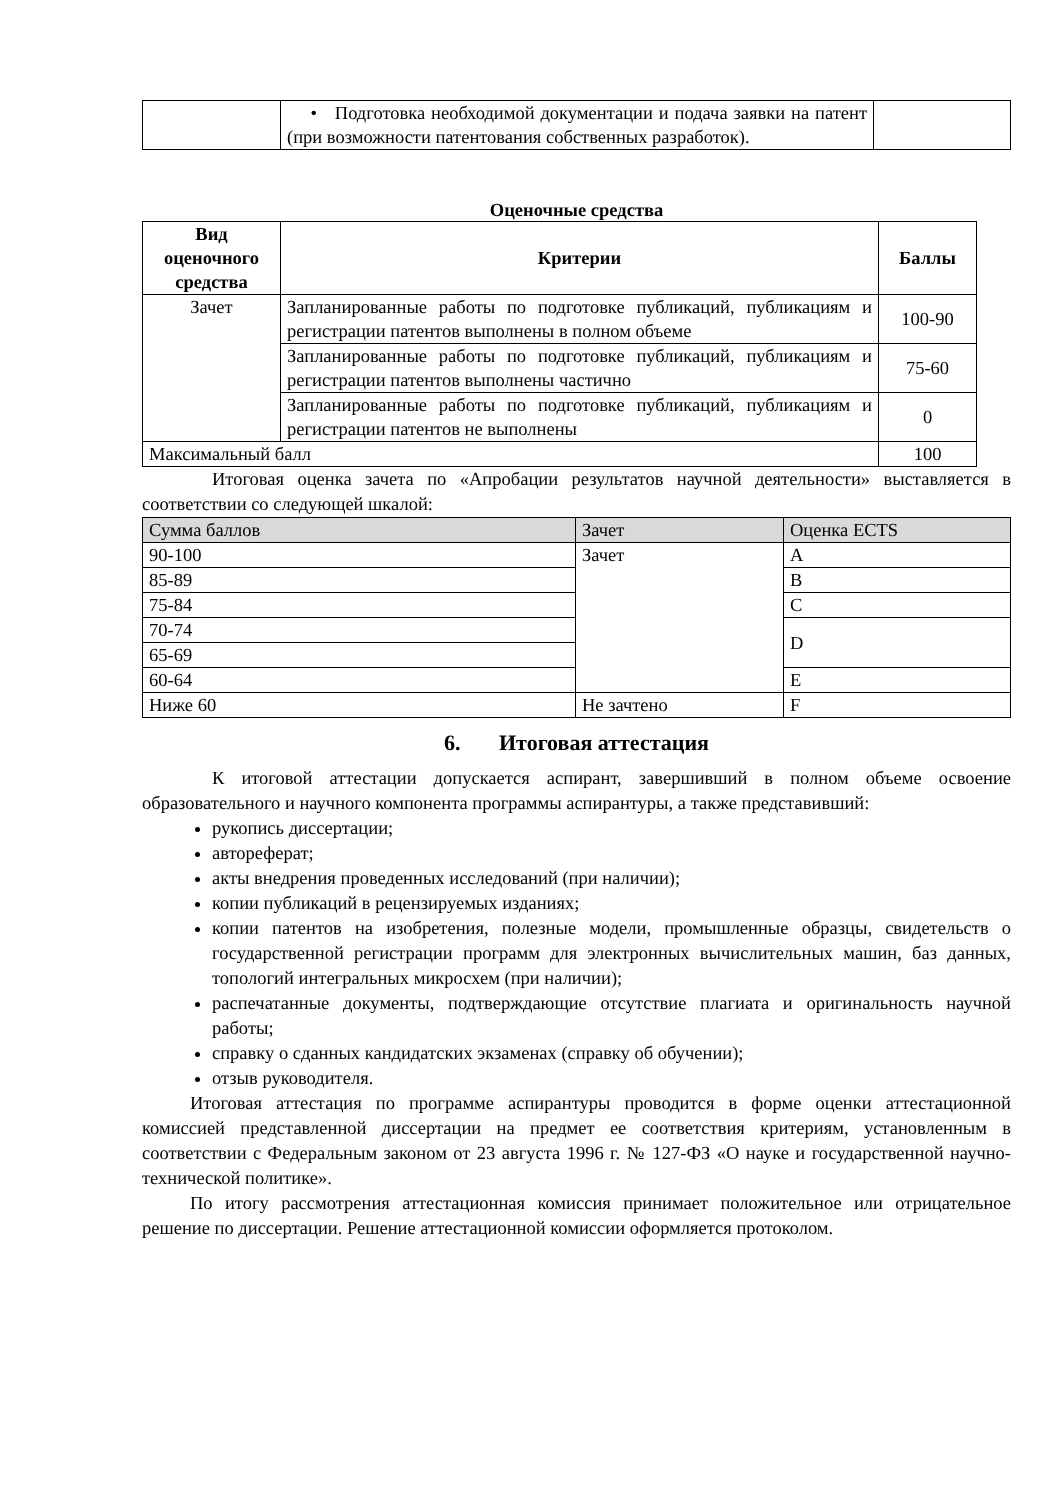| | • Подготовка необходимой документации и подача заявки на патент (при возможности патентования собственных разработок). | |
Оценочные средства
| Вид оценочного средства | Критерии | Баллы |
| --- | --- | --- |
| Зачет | Запланированные работы по подготовке публикаций, публикациям и регистрации патентов выполнены в полном объеме | 100-90 |
| | Запланированные работы по подготовке публикаций, публикациям и регистрации патентов выполнены частично | 75-60 |
| | Запланированные работы по подготовке публикаций, публикациям и регистрации патентов не выполнены | 0 |
| Максимальный балл | | 100 |
Итоговая оценка зачета по «Апробации результатов научной деятельности» выставляется в соответствии со следующей шкалой:
| Сумма баллов | Зачет | Оценка ECTS |
| 90-100 | Зачет | A |
| 85-89 | | B |
| 75-84 | | C |
| 70-74 | | D |
| 65-69 | | |
| 60-64 | | E |
| Ниже 60 | Не зачтено | F |
6. Итоговая аттестация
К итоговой аттестации допускается аспирант, завершивший в полном объеме освоение образовательного и научного компонента программы аспирантуры, а также представивший:
рукопись диссертации;
автореферат;
акты внедрения проведенных исследований (при наличии);
копии публикаций в рецензируемых изданиях;
копии патентов на изобретения, полезные модели, промышленные образцы, свидетельств о государственной регистрации программ для электронных вычислительных машин, баз данных, топологий интегральных микросхем (при наличии);
распечатанные документы, подтверждающие отсутствие плагиата и оригинальность научной работы;
справку о сданных кандидатских экзаменах (справку об обучении);
отзыв руководителя.
Итоговая аттестация по программе аспирантуры проводится в форме оценки аттестационной комиссией представленной диссертации на предмет ее соответствия критериям, установленным в соответствии с Федеральным законом от 23 августа 1996 г. № 127-ФЗ «О науке и государственной научно-технической политике».
По итогу рассмотрения аттестационная комиссия принимает положительное или отрицательное решение по диссертации. Решение аттестационной комиссии оформляется протоколом.